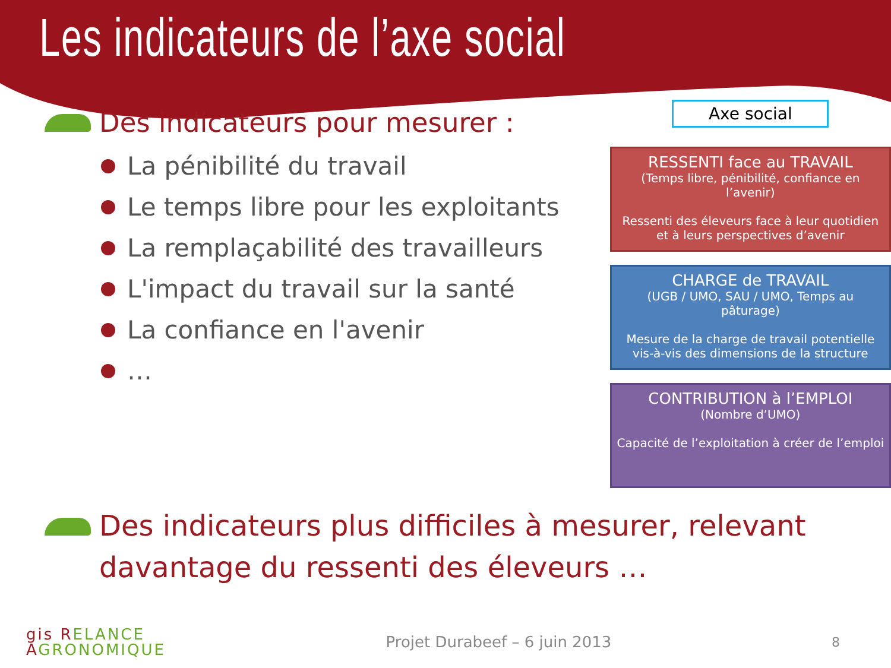Les indicateurs de l’axe social
Des indicateurs pour mesurer :
La pénibilité du travail
Le temps libre pour les exploitants
La remplaçabilité des travailleurs
L'impact du travail sur la santé
La confiance en l'avenir
…
Axe social
RESSENTI face au TRAVAIL
(Temps libre, pénibilité, confiance en l’avenir)
Ressenti des éleveurs face à leur quotidien et à leurs perspectives d’avenir
CHARGE de TRAVAIL
(UGB / UMO, SAU / UMO, Temps au pâturage)
Mesure de la charge de travail potentielle vis-à-vis des dimensions de la structure
CONTRIBUTION à l’EMPLOI
(Nombre d’UMO)
Capacité de l’exploitation à créer de l’emploi
Des indicateurs plus difficiles à mesurer, relevant davantage du ressenti des éleveurs …
gis RELANCE
AGRONOMIQUE
Projet Durabeef – 6 juin 2013
8